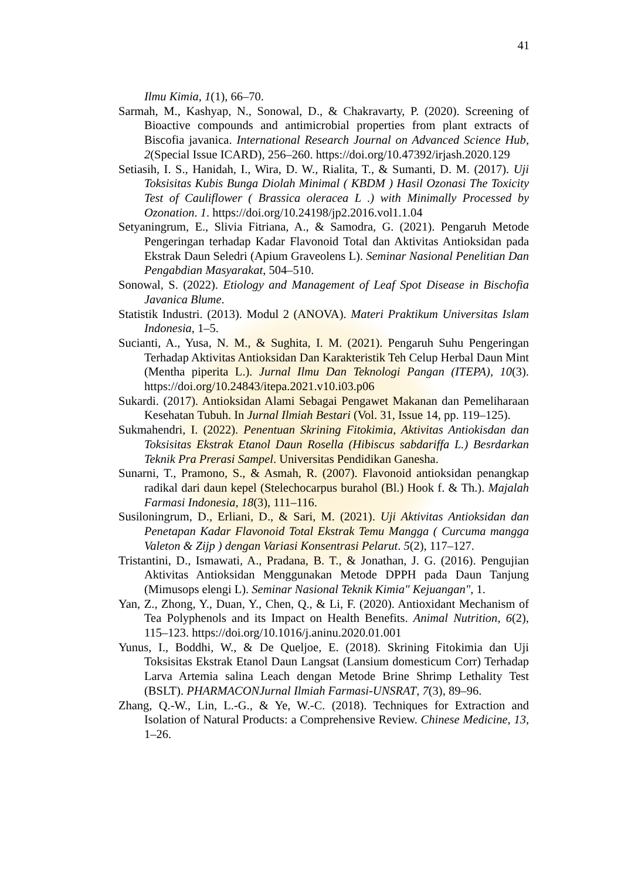41
Ilmu Kimia, 1(1), 66–70.
Sarmah, M., Kashyap, N., Sonowal, D., & Chakravarty, P. (2020). Screening of Bioactive compounds and antimicrobial properties from plant extracts of Biscofia javanica. International Research Journal on Advanced Science Hub, 2(Special Issue ICARD), 256–260. https://doi.org/10.47392/irjash.2020.129
Setiasih, I. S., Hanidah, I., Wira, D. W., Rialita, T., & Sumanti, D. M. (2017). Uji Toksisitas Kubis Bunga Diolah Minimal ( KBDM ) Hasil Ozonasi The Toxicity Test of Cauliflower ( Brassica oleracea L .) with Minimally Processed by Ozonation. 1. https://doi.org/10.24198/jp2.2016.vol1.1.04
Setyaningrum, E., Slivia Fitriana, A., & Samodra, G. (2021). Pengaruh Metode Pengeringan terhadap Kadar Flavonoid Total dan Aktivitas Antioksidan pada Ekstrak Daun Seledri (Apium Graveolens L). Seminar Nasional Penelitian Dan Pengabdian Masyarakat, 504–510.
Sonowal, S. (2022). Etiology and Management of Leaf Spot Disease in Bischofia Javanica Blume.
Statistik Industri. (2013). Modul 2 (ANOVA). Materi Praktikum Universitas Islam Indonesia, 1–5.
Sucianti, A., Yusa, N. M., & Sughita, I. M. (2021). Pengaruh Suhu Pengeringan Terhadap Aktivitas Antioksidan Dan Karakteristik Teh Celup Herbal Daun Mint (Mentha piperita L.). Jurnal Ilmu Dan Teknologi Pangan (ITEPA), 10(3). https://doi.org/10.24843/itepa.2021.v10.i03.p06
Sukardi. (2017). Antioksidan Alami Sebagai Pengawet Makanan dan Pemeliharaan Kesehatan Tubuh. In Jurnal Ilmiah Bestari (Vol. 31, Issue 14, pp. 119–125).
Sukmahendri, I. (2022). Penentuan Skrining Fitokimia, Aktivitas Antiokisdan dan Toksisitas Ekstrak Etanol Daun Rosella (Hibiscus sabdariffa L.) Besrdarkan Teknik Pra Prerasi Sampel. Universitas Pendidikan Ganesha.
Sunarni, T., Pramono, S., & Asmah, R. (2007). Flavonoid antioksidan penangkap radikal dari daun kepel (Stelechocarpus burahol (Bl.) Hook f. & Th.). Majalah Farmasi Indonesia, 18(3), 111–116.
Susiloningrum, D., Erliani, D., & Sari, M. (2021). Uji Aktivitas Antioksidan dan Penetapan Kadar Flavonoid Total Ekstrak Temu Mangga ( Curcuma mangga Valeton & Zijp ) dengan Variasi Konsentrasi Pelarut. 5(2), 117–127.
Tristantini, D., Ismawati, A., Pradana, B. T., & Jonathan, J. G. (2016). Pengujian Aktivitas Antioksidan Menggunakan Metode DPPH pada Daun Tanjung (Mimusops elengi L). Seminar Nasional Teknik Kimia" Kejuangan", 1.
Yan, Z., Zhong, Y., Duan, Y., Chen, Q., & Li, F. (2020). Antioxidant Mechanism of Tea Polyphenols and its Impact on Health Benefits. Animal Nutrition, 6(2), 115–123. https://doi.org/10.1016/j.aninu.2020.01.001
Yunus, I., Boddhi, W., & De Queljoe, E. (2018). Skrining Fitokimia dan Uji Toksisitas Ekstrak Etanol Daun Langsat (Lansium domesticum Corr) Terhadap Larva Artemia salina Leach dengan Metode Brine Shrimp Lethality Test (BSLT). PHARMACONJurnal Ilmiah Farmasi-UNSRAT, 7(3), 89–96.
Zhang, Q.-W., Lin, L.-G., & Ye, W.-C. (2018). Techniques for Extraction and Isolation of Natural Products: a Comprehensive Review. Chinese Medicine, 13, 1–26.